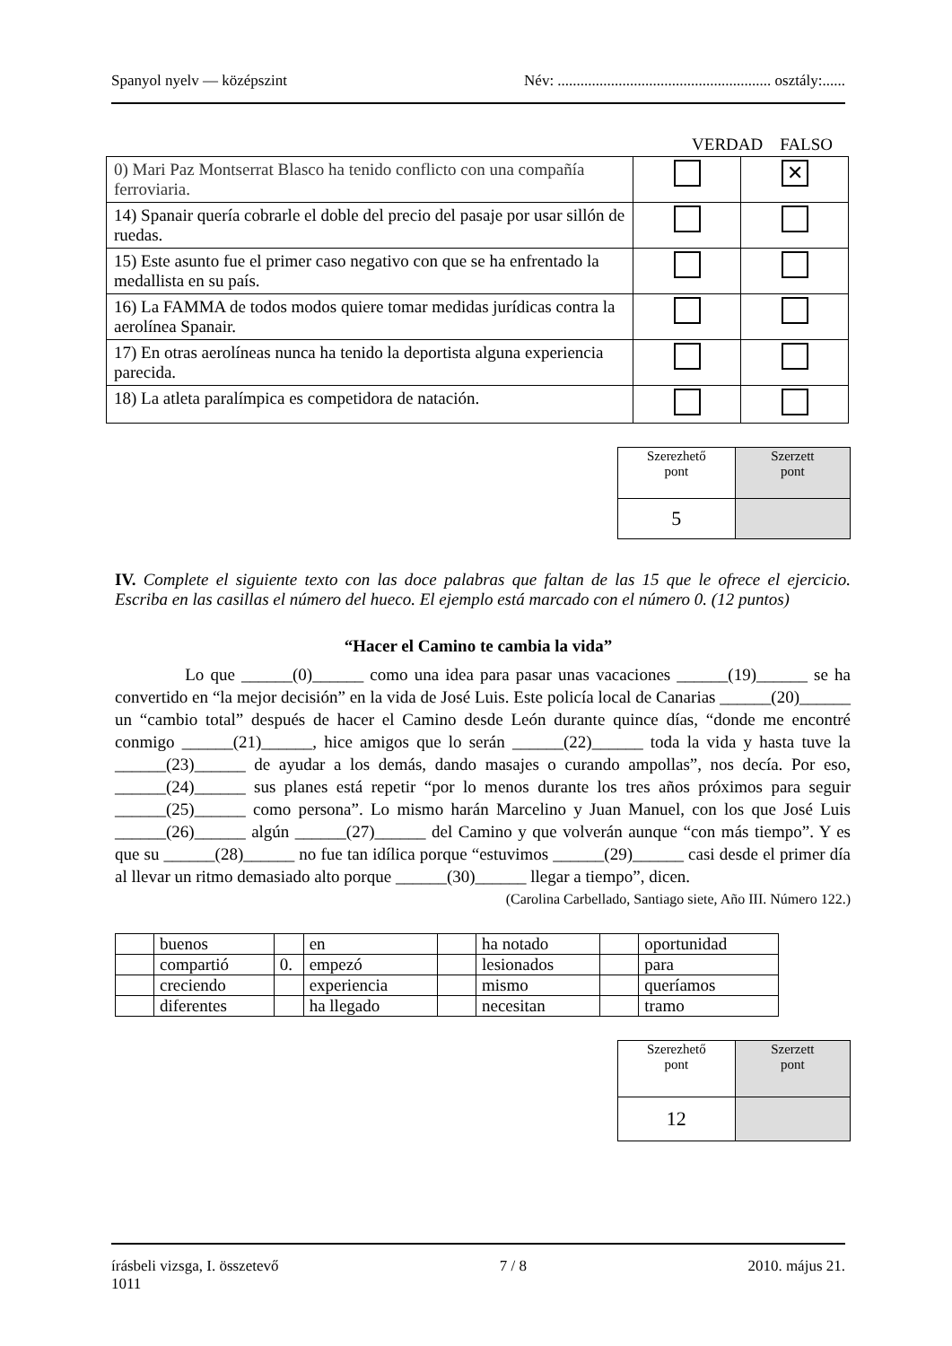Spanyol nyelv — középszint Név: ........................................................ osztály:......
VERDAD FALSO
| 0) Mari Paz Montserrat Blasco ha tenido conflicto con una compañía ferroviaria. | | ✕ |
| 14) Spanair quería cobrarle el doble del precio del pasaje por usar sillón de ruedas. | | |
| 15) Este asunto fue el primer caso negativo con que se ha enfrentado la medallista en su país. | | |
| 16) La FAMMA de todos modos quiere tomar medidas jurídicas contra la aerolínea Spanair. | | |
| 17) En otras aerolíneas nunca ha tenido la deportista alguna experiencia parecida. | | |
| 18) La atleta paralímpica es competidora de natación. | | |
| Szerezhető pont | Szerzett pont |
| 5 | |
IV. Complete el siguiente texto con las doce palabras que faltan de las 15 que le ofrece el ejercicio. Escriba en las casillas el número del hueco. El ejemplo está marcado con el número 0. (12 puntos)
“Hacer el Camino te cambia la vida”
Lo que ______(0)______ como una idea para pasar unas vacaciones ______(19)______ se ha convertido en “la mejor decisión” en la vida de José Luis. Este policía local de Canarias ______(20)______ un “cambio total” después de hacer el Camino desde León durante quince días, “donde me encontré conmigo ______(21)______, hice amigos que lo serán ______(22)______ toda la vida y hasta tuve la ______(23)______ de ayudar a los demás, dando masajes o curando ampollas”, nos decía. Por eso, ______(24)______ sus planes está repetir “por lo menos durante los tres años próximos para seguir ______(25)______ como persona”. Lo mismo harán Marcelino y Juan Manuel, con los que José Luis ______(26)______ algún ______(27)______ del Camino y que volverán aunque “con más tiempo”. Y es que su ______(28)______ no fue tan idílica porque “estuvimos ______(29)______ casi desde el primer día al llevar un ritmo demasiado alto porque ______(30)______ llegar a tiempo”, dicen.
(Carolina Carbellado, Santiago siete, Año III. Número 122.)
| | buenos | | en | | ha notado | | oportunidad |
| | compartió | 0. | empezó | | lesionados | | para |
| | creciendo | | experiencia | | mismo | | queríamos |
| | diferentes | | ha llegado | | necesitan | | tramo |
| Szerezhető pont | Szerzett pont |
| 12 | |
írásbeli vizsga, I. összetevő 7 / 8 2010. május 21.
1011